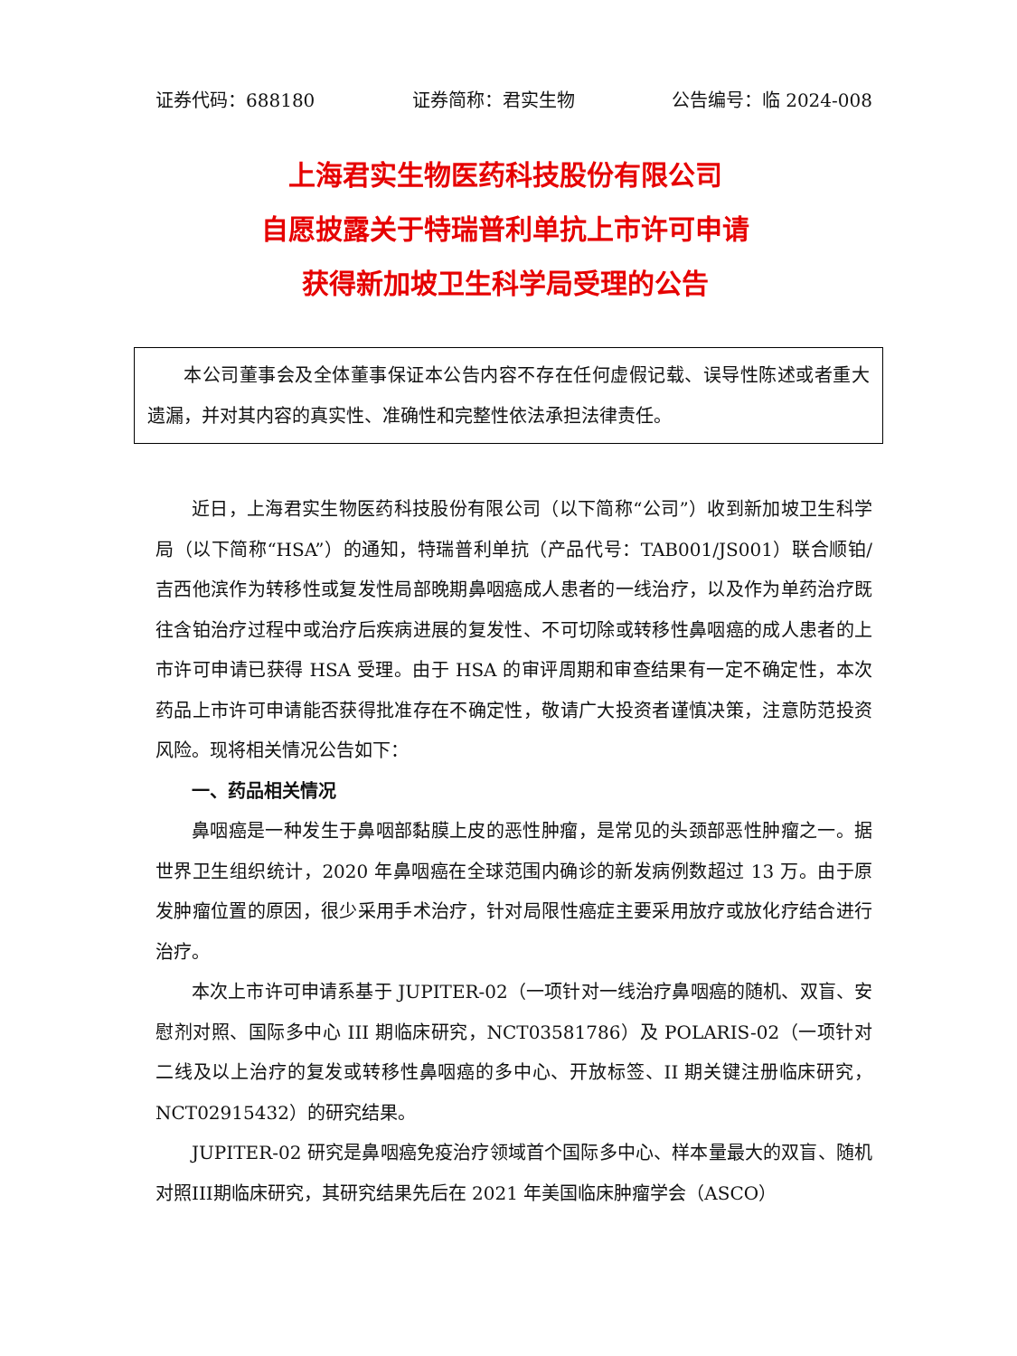证券代码：688180 证券简称：君实生物 公告编号：临 2024-008
上海君实生物医药科技股份有限公司
自愿披露关于特瑞普利单抗上市许可申请
获得新加坡卫生科学局受理的公告
本公司董事会及全体董事保证本公告内容不存在任何虚假记载、误导性陈述或者重大遗漏，并对其内容的真实性、准确性和完整性依法承担法律责任。
近日，上海君实生物医药科技股份有限公司（以下简称“公司”）收到新加坡卫生科学局（以下简称“HSA”）的通知，特瑞普利单抗（产品代号：TAB001/JS001）联合顺铂/吉西他滨作为转移性或复发性局部晚期鼻咽癌成人患者的一线治疗，以及作为单药治疗既往含铂治疗过程中或治疗后疾病进展的复发性、不可切除或转移性鼻咽癌的成人患者的上市许可申请已获得 HSA 受理。由于 HSA 的审评周期和审查结果有一定不确定性，本次药品上市许可申请能否获得批准存在不确定性，敬请广大投资者谨慎决策，注意防范投资风险。现将相关情况公告如下：
一、药品相关情况
鼻咽癌是一种发生于鼻咽部黏膜上皮的恶性肿瘤，是常见的头颈部恶性肿瘤之一。据世界卫生组织统计，2020 年鼻咽癌在全球范围内确诊的新发病例数超过 13 万。由于原发肿瘤位置的原因，很少采用手术治疗，针对局限性癌症主要采用放疗或放化疗结合进行治疗。
本次上市许可申请系基于 JUPITER-02（一项针对一线治疗鼻咽癌的随机、双盲、安慰剂对照、国际多中心 III 期临床研究，NCT03581786）及 POLARIS-02（一项针对二线及以上治疗的复发或转移性鼻咽癌的多中心、开放标签、II 期关键注册临床研究，NCT02915432）的研究结果。
JUPITER-02 研究是鼻咽癌免疫治疗领域首个国际多中心、样本量最大的双盲、随机对照III期临床研究，其研究结果先后在 2021 年美国临床肿瘤学会（ASCO）